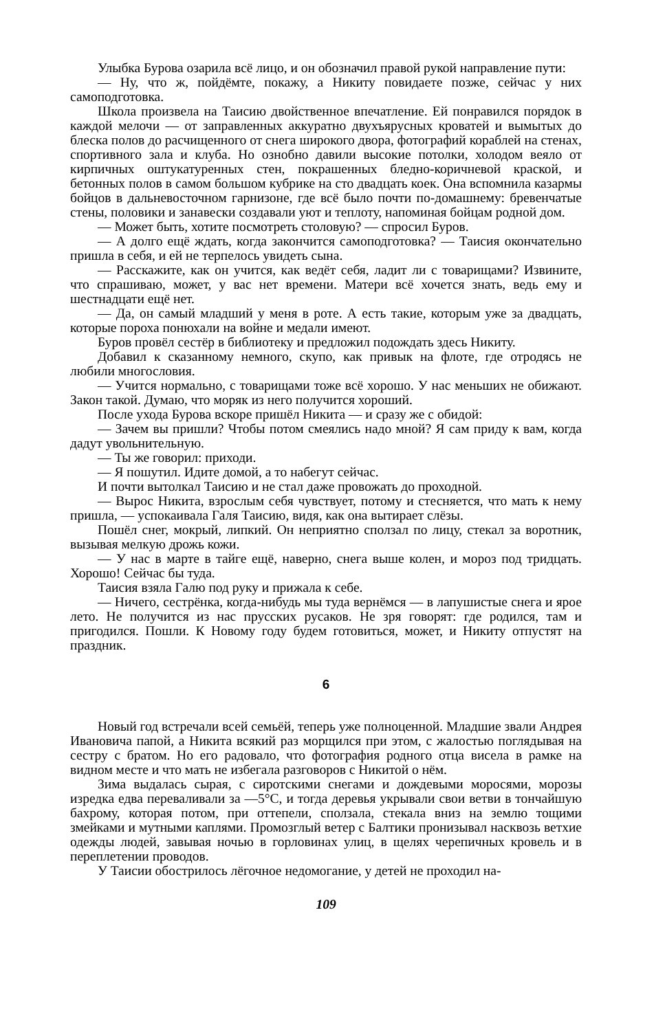Улыбка Бурова озарила всё лицо, и он обозначил правой рукой направление пути:
— Ну, что ж, пойдёмте, покажу, а Никиту повидаете позже, сейчас у них самоподготовка.
Школа произвела на Таисию двойственное впечатление. Ей понравился порядок в каждой мелочи — от заправленных аккуратно двухъярусных кроватей и вымытых до блеска полов до расчищенного от снега широкого двора, фотографий кораблей на стенах, спортивного зала и клуба. Но ознобно давили высокие потолки, холодом веяло от кирпичных оштукатуренных стен, покрашенных бледно-коричневой краской, и бетонных полов в самом большом кубрике на сто двадцать коек. Она вспомнила казармы бойцов в дальневосточном гарнизоне, где всё было почти по-домашнему: бревенчатые стены, половики и занавески создавали уют и теплоту, напоминая бойцам родной дом.
— Может быть, хотите посмотреть столовую? — спросил Буров.
— А долго ещё ждать, когда закончится самоподготовка? — Таисия окончательно пришла в себя, и ей не терпелось увидеть сына.
— Расскажите, как он учится, как ведёт себя, ладит ли с товарищами? Извините, что спрашиваю, может, у вас нет времени. Матери всё хочется знать, ведь ему и шестнадцати ещё нет.
— Да, он самый младший у меня в роте. А есть такие, которым уже за двадцать, которые пороха понюхали на войне и медали имеют.
Буров провёл сестёр в библиотеку и предложил подождать здесь Никиту.
Добавил к сказанному немного, скупо, как привык на флоте, где отродясь не любили многословия.
— Учится нормально, с товарищами тоже всё хорошо. У нас меньших не обижают. Закон такой. Думаю, что моряк из него получится хороший.
После ухода Бурова вскоре пришёл Никита — и сразу же с обидой:
— Зачем вы пришли? Чтобы потом смеялись надо мной? Я сам приду к вам, когда дадут увольнительную.
— Ты же говорил: приходи.
— Я пошутил. Идите домой, а то набегут сейчас.
И почти вытолкал Таисию и не стал даже провожать до проходной.
— Вырос Никита, взрослым себя чувствует, потому и стесняется, что мать к нему пришла, — успокаивала Галя Таисию, видя, как она вытирает слёзы.
Пошёл снег, мокрый, липкий. Он неприятно сползал по лицу, стекал за воротник, вызывая мелкую дрожь кожи.
— У нас в марте в тайге ещё, наверно, снега выше колен, и мороз под тридцать. Хорошо! Сейчас бы туда.
Таисия взяла Галю под руку и прижала к себе.
— Ничего, сестрёнка, когда-нибудь мы туда вернёмся — в лапушистые снега и ярое лето. Не получится из нас прусских русаков. Не зря говорят: где родился, там и пригодился. Пошли. К Новому году будем готовиться, может, и Никиту отпустят на праздник.
6
Новый год встречали всей семьёй, теперь уже полноценной. Младшие звали Андрея Ивановича папой, а Никита всякий раз морщился при этом, с жалостью поглядывая на сестру с братом. Но его радовало, что фотография родного отца висела в рамке на видном месте и что мать не избегала разговоров с Никитой о нём.
Зима выдалась сырая, с сиротскими снегами и дождевыми моросями, морозы изредка едва переваливали за —5°С, и тогда деревья укрывали свои ветви в тончайшую бахрому, которая потом, при оттепели, сползала, стекала вниз на землю тощими змейками и мутными каплями. Промозглый ветер с Балтики пронизывал насквозь ветхие одежды людей, завывая ночью в горловинах улиц, в щелях черепичных кровель и в переплетении проводов.
У Таисии обострилось лёгочное недомогание, у детей не проходил на-
109